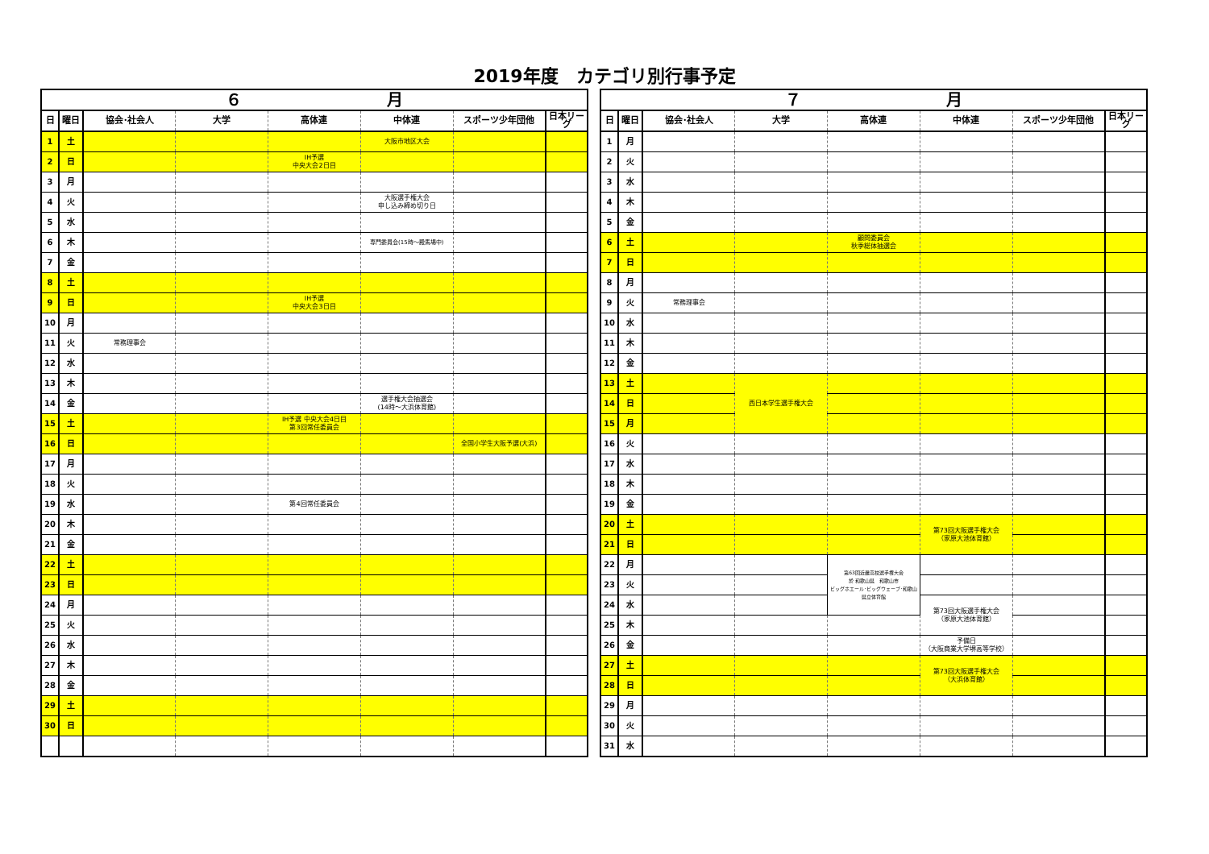2019年度　カテゴリ別行事予定
| ６ 月 | | | | | | | |
| --- | --- | --- | --- | --- | --- | --- | --- |
| 日 | 曜日 | 協会･社会人 | 大学 | 高体連 | 中体連 | スポーツ少年団他 | 日本リーグ |
| 1 | 土 | | | | 大阪市地区大会 | | |
| 2 | 日 | | | IH予選 中央大会2日目 | | | |
| 3 | 月 | | | | | | |
| 4 | 火 | | | | 大阪選手権大会 申し込み締め切り日 | | |
| 5 | 水 | | | | | | |
| 6 | 木 | | | | 専門委員会(15時～殿馬場中) | | |
| 7 | 金 | | | | | | |
| 8 | 土 | | | | | | |
| 9 | 日 | | | IH予選 中央大会3日目 | | | |
| 10 | 月 | | | | | | |
| 11 | 火 | 常務理事会 | | | | | |
| 12 | 水 | | | | | | |
| 13 | 木 | | | | | | |
| 14 | 金 | | | | 選手権大会抽選会 (14時～大浜体育館) | | |
| 15 | 土 | | | IH予選 中央大会4日目 第3回常任委員会 | | | |
| 16 | 日 | | | | | 全国小学生大阪予選(大浜) | |
| 17 | 月 | | | | | | |
| 18 | 火 | | | | | | |
| 19 | 水 | | | 第4回常任委員会 | | | |
| 20 | 木 | | | | | | |
| 21 | 金 | | | | | | |
| 22 | 土 | | | | | | |
| 23 | 日 | | | | | | |
| 24 | 月 | | | | | | |
| 25 | 火 | | | | | | |
| 26 | 水 | | | | | | |
| 27 | 木 | | | | | | |
| 28 | 金 | | | | | | |
| 29 | 土 | | | | | | |
| 30 | 日 | | | | | | |
| ７ 月 | | | | | | | |
| --- | --- | --- | --- | --- | --- | --- | --- |
| 日 | 曜日 | 協会･社会人 | 大学 | 高体連 | 中体連 | スポーツ少年団他 | 日本リーグ |
| 1 | 月 | | | | | | |
| 2 | 火 | | | | | | |
| 3 | 水 | | | | | | |
| 4 | 木 | | | | | | |
| 5 | 金 | | | | | | |
| 6 | 土 | | | 顧問委員会 秋季総体抽選会 | | | |
| 7 | 日 | | | | | | |
| 8 | 月 | | | | | | |
| 9 | 火 | 常務理事会 | | | | | |
| 10 | 水 | | | | | | |
| 11 | 木 | | | | | | |
| 12 | 金 | | | | | | |
| 13 | 土 | | 西日本学生選手権大会 | | | | |
| 14 | 日 | | | | | | |
| 15 | 月 | | | | | | |
| 16 | 火 | | | | | | |
| 17 | 水 | | | | | | |
| 18 | 木 | | | | | | |
| 19 | 金 | | | | | | |
| 20 | 土 | | | | 第73回大阪選手権大会 （家原大池体育館） | | |
| 21 | 日 | | | | | | |
| 22 | 月 | | | 第63回近畿高校選手権大会 於 和歌山県 和歌山市 ビッグホエール･ビッグウェーブ･和歌山県立体育館 | | | |
| 23 | 火 | | | | | | |
| 24 | 水 | | | | 第73回大阪選手権大会 （家原大池体育館） | | |
| 25 | 木 | | | | | | |
| 26 | 金 | | | | 予備日 （大阪商業大学堺高等学校） | | |
| 27 | 土 | | | | 第73回大阪選手権大会 （大浜体育館） | | |
| 28 | 日 | | | | | | |
| 29 | 月 | | | | | | |
| 30 | 火 | | | | | | |
| 31 | 水 | | | | | | |